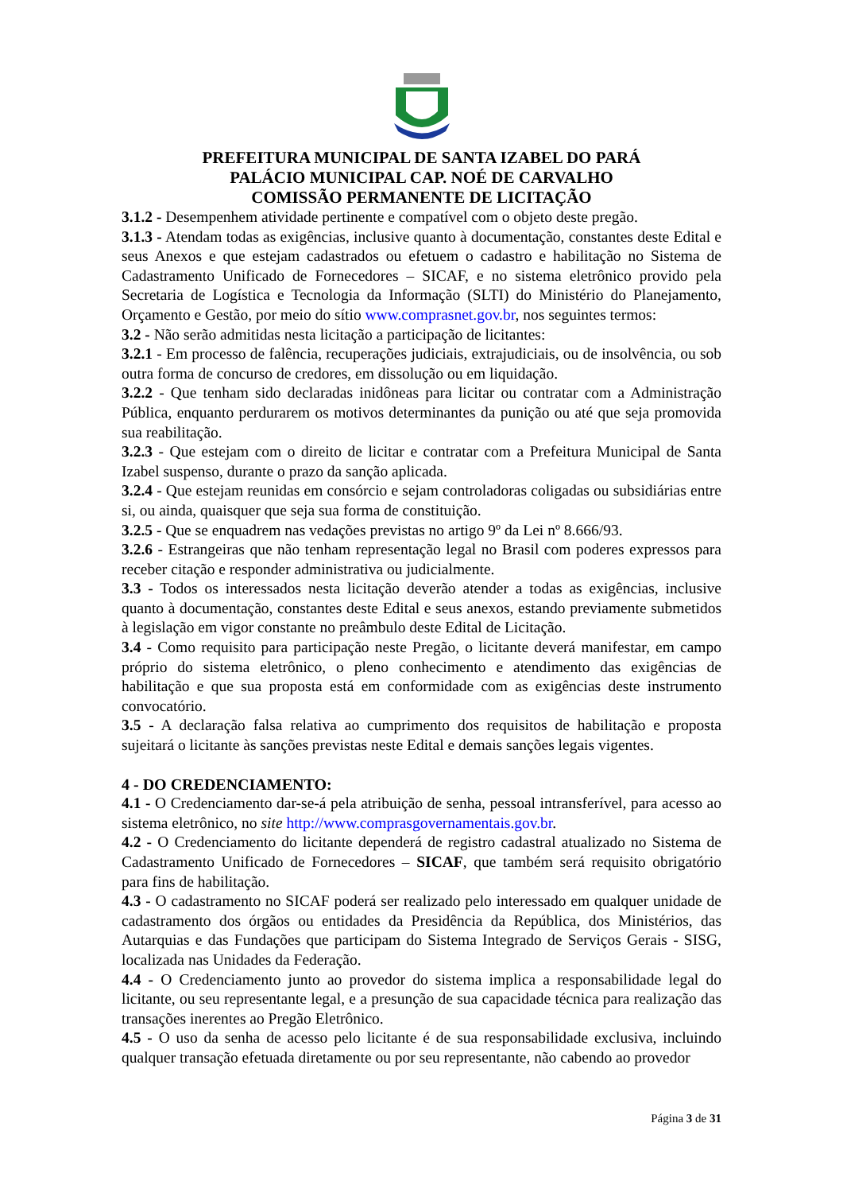PREFEITURA MUNICIPAL DE SANTA IZABEL DO PARÁ
PALÁCIO MUNICIPAL CAP. NOÉ DE CARVALHO
COMISSÃO PERMANENTE DE LICITAÇÃO
3.1.2 - Desempenhem atividade pertinente e compatível com o objeto deste pregão.
3.1.3 - Atendam todas as exigências, inclusive quanto à documentação, constantes deste Edital e seus Anexos e que estejam cadastrados ou efetuem o cadastro e habilitação no Sistema de Cadastramento Unificado de Fornecedores – SICAF, e no sistema eletrônico provido pela Secretaria de Logística e Tecnologia da Informação (SLTI) do Ministério do Planejamento, Orçamento e Gestão, por meio do sítio www.comprasnet.gov.br, nos seguintes termos:
3.2 - Não serão admitidas nesta licitação a participação de licitantes:
3.2.1 - Em processo de falência, recuperações judiciais, extrajudiciais, ou de insolvência, ou sob outra forma de concurso de credores, em dissolução ou em liquidação.
3.2.2 - Que tenham sido declaradas inidôneas para licitar ou contratar com a Administração Pública, enquanto perdurarem os motivos determinantes da punição ou até que seja promovida sua reabilitação.
3.2.3 - Que estejam com o direito de licitar e contratar com a Prefeitura Municipal de Santa Izabel suspenso, durante o prazo da sanção aplicada.
3.2.4 - Que estejam reunidas em consórcio e sejam controladoras coligadas ou subsidiárias entre si, ou ainda, quaisquer que seja sua forma de constituição.
3.2.5 - Que se enquadrem nas vedações previstas no artigo 9º da Lei nº 8.666/93.
3.2.6 - Estrangeiras que não tenham representação legal no Brasil com poderes expressos para receber citação e responder administrativa ou judicialmente.
3.3 - Todos os interessados nesta licitação deverão atender a todas as exigências, inclusive quanto à documentação, constantes deste Edital e seus anexos, estando previamente submetidos à legislação em vigor constante no preâmbulo deste Edital de Licitação.
3.4 - Como requisito para participação neste Pregão, o licitante deverá manifestar, em campo próprio do sistema eletrônico, o pleno conhecimento e atendimento das exigências de habilitação e que sua proposta está em conformidade com as exigências deste instrumento convocatório.
3.5 - A declaração falsa relativa ao cumprimento dos requisitos de habilitação e proposta sujeitará o licitante às sanções previstas neste Edital e demais sanções legais vigentes.
4 - DO CREDENCIAMENTO:
4.1 - O Credenciamento dar-se-á pela atribuição de senha, pessoal intransferível, para acesso ao sistema eletrônico, no site http://www.comprasgovernamentais.gov.br.
4.2 - O Credenciamento do licitante dependerá de registro cadastral atualizado no Sistema de Cadastramento Unificado de Fornecedores – SICAF, que também será requisito obrigatório para fins de habilitação.
4.3 - O cadastramento no SICAF poderá ser realizado pelo interessado em qualquer unidade de cadastramento dos órgãos ou entidades da Presidência da República, dos Ministérios, das Autarquias e das Fundações que participam do Sistema Integrado de Serviços Gerais - SISG, localizada nas Unidades da Federação.
4.4 - O Credenciamento junto ao provedor do sistema implica a responsabilidade legal do licitante, ou seu representante legal, e a presunção de sua capacidade técnica para realização das transações inerentes ao Pregão Eletrônico.
4.5 - O uso da senha de acesso pelo licitante é de sua responsabilidade exclusiva, incluindo qualquer transação efetuada diretamente ou por seu representante, não cabendo ao provedor
Página 3 de 31